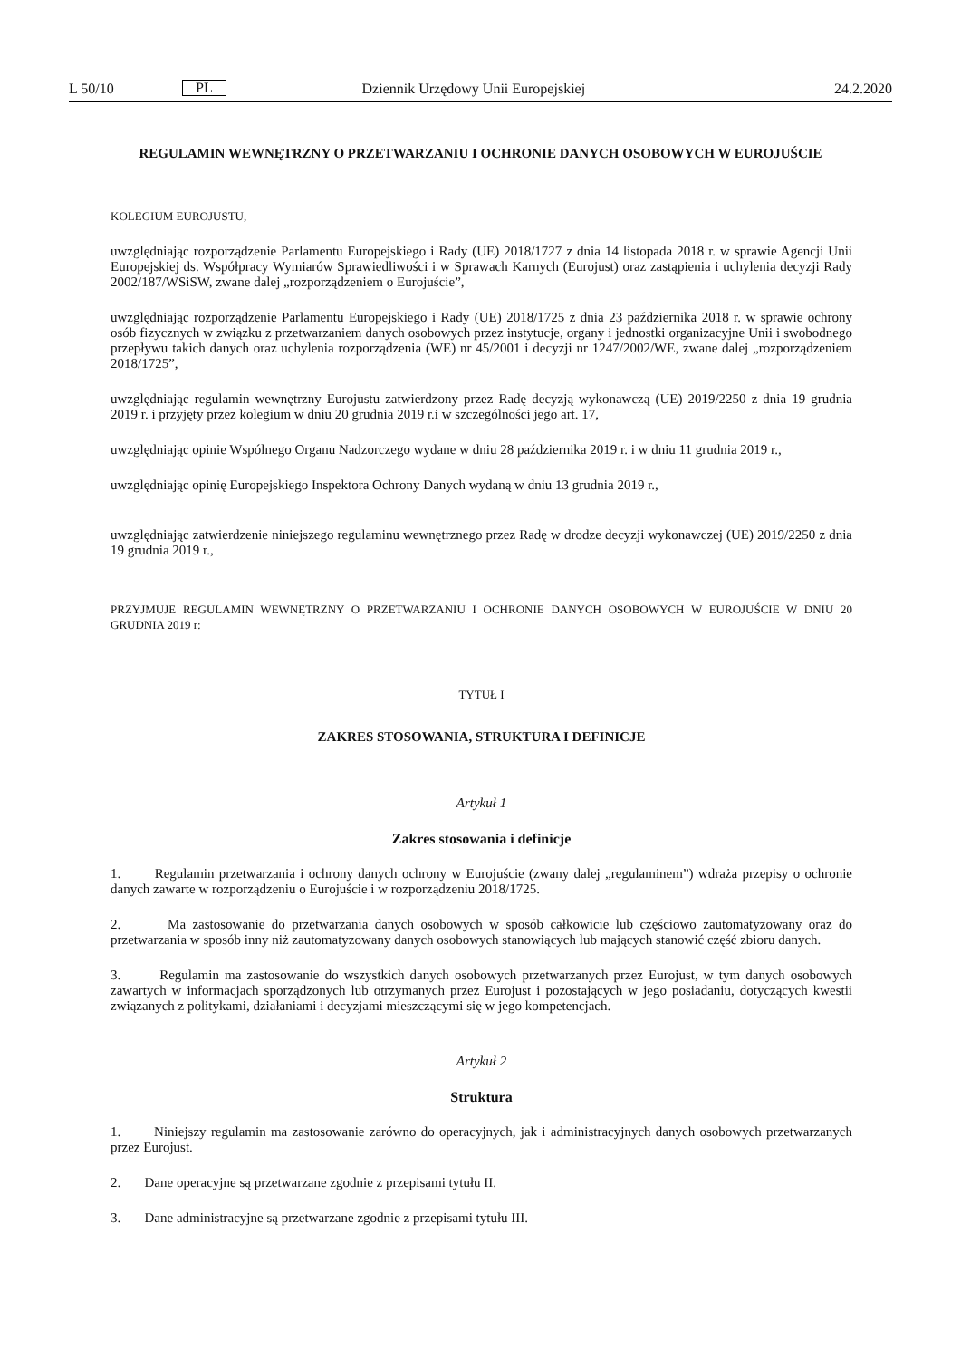L 50/10 PL Dziennik Urzędowy Unii Europejskiej 24.2.2020
REGULAMIN WEWNĘTRZNY O PRZETWARZANIU I OCHRONIE DANYCH OSOBOWYCH W EUROJUŚCIE
KOLEGIUM EUROJUSTU,
uwzględniając rozporządzenie Parlamentu Europejskiego i Rady (UE) 2018/1727 z dnia 14 listopada 2018 r. w sprawie Agencji Unii Europejskiej ds. Współpracy Wymiarów Sprawiedliwości i w Sprawach Karnych (Eurojust) oraz zastąpienia i uchylenia decyzji Rady 2002/187/WSiSW, zwane dalej „rozporządzeniem o Eurojuście”,
uwzględniając rozporządzenie Parlamentu Europejskiego i Rady (UE) 2018/1725 z dnia 23 października 2018 r. w sprawie ochrony osób fizycznych w związku z przetwarzaniem danych osobowych przez instytucje, organy i jednostki organizacyjne Unii i swobodnego przepływu takich danych oraz uchylenia rozporządzenia (WE) nr 45/2001 i decyzji nr 1247/2002/WE, zwane dalej „rozporządzeniem 2018/1725”,
uwzględniając regulamin wewnętrzny Eurojustu zatwierdzony przez Radę decyzją wykonawczą (UE) 2019/2250 z dnia 19 grudnia 2019 r. i przyjęty przez kolegium w dniu 20 grudnia 2019 r.i w szczególności jego art. 17,
uwzględniając opinie Wspólnego Organu Nadzorczego wydane w dniu 28 października 2019 r. i w dniu 11 grudnia 2019 r.,
uwzględniając opinię Europejskiego Inspektora Ochrony Danych wydaną w dniu 13 grudnia 2019 r.,
uwzględniając zatwierdzenie niniejszego regulaminu wewnętrznego przez Radę w drodze decyzji wykonawczej (UE) 2019/2250 z dnia 19 grudnia 2019 r.,
PRZYJMUJE REGULAMIN WEWNĘTRZNY O PRZETWARZANIU I OCHRONIE DANYCH OSOBOWYCH W EUROJUŚCIE W DNIU 20 GRUDNIA 2019 r:
TYTUŁ I
ZAKRES STOSOWANIA, STRUKTURA I DEFINICJE
Artykuł 1
Zakres stosowania i definicje
1. Regulamin przetwarzania i ochrony danych ochrony w Eurojuście (zwany dalej „regulaminem”) wdraża przepisy o ochronie danych zawarte w rozporządzeniu o Eurojuście i w rozporządzeniu 2018/1725.
2. Ma zastosowanie do przetwarzania danych osobowych w sposób całkowicie lub częściowo zautomatyzowany oraz do przetwarzania w sposób inny niż zautomatyzowany danych osobowych stanowiących lub mających stanowić część zbioru danych.
3. Regulamin ma zastosowanie do wszystkich danych osobowych przetwarzanych przez Eurojust, w tym danych osobowych zawartych w informacjach sporządzonych lub otrzymanych przez Eurojust i pozostających w jego posiadaniu, dotyczących kwestii związanych z politykami, działaniami i decyzjami mieszczącymi się w jego kompetencjach.
Artykuł 2
Struktura
1. Niniejszy regulamin ma zastosowanie zarówno do operacyjnych, jak i administracyjnych danych osobowych przetwarzanych przez Eurojust.
2. Dane operacyjne są przetwarzane zgodnie z przepisami tytułu II.
3. Dane administracyjne są przetwarzane zgodnie z przepisami tytułu III.